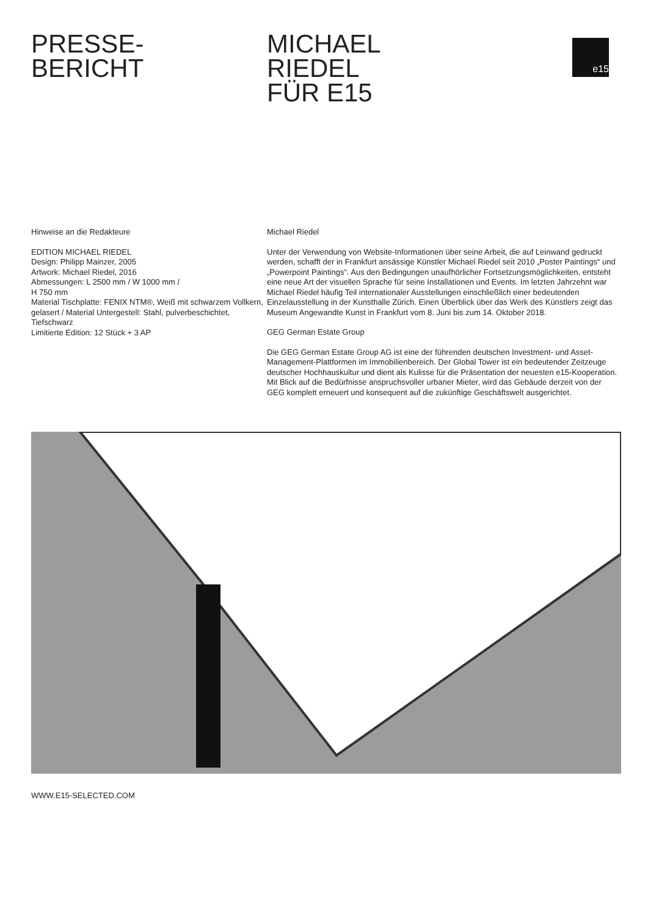PRESSE-
BERICHT
MICHAEL
RIEDEL
FÜR E15
e15
Hinweise an die Redakteure
EDITION MICHAEL RIEDEL
Design: Philipp Mainzer, 2005
Artwork: Michael Riedel, 2016
Abmessungen: L 2500 mm / W 1000 mm /
H 750 mm
Material Tischplatte: FENIX NTM®, Weiß mit schwarzem Vollkern, gelasert / Material Untergestell: Stahl, pulverbeschichtet, Tiefschwarz
Limitierte Edition: 12 Stück + 3 AP
Michael Riedel
Unter der Verwendung von Website-Informationen über seine Arbeit, die auf Leinwand gedruckt werden, schafft der in Frankfurt ansässige Künstler Michael Riedel seit 2010 „Poster Paintings“ und „Powerpoint Paintings“. Aus den Bedingungen unaufhörlicher Fortsetzungsmöglichkeiten, entsteht eine neue Art der visuellen Sprache für seine Installationen und Events. Im letzten Jahrzehnt war Michael Riedel häufig Teil internationaler Ausstellungen einschließlich einer bedeutenden Einzelausstellung in der Kunsthalle Zürich. Einen Überblick über das Werk des Künstlers zeigt das Museum Angewandte Kunst in Frankfurt vom 8. Juni bis zum 14. Oktober 2018.
GEG German Estate Group
Die GEG German Estate Group AG ist eine der führenden deutschen Investment- und Asset-Management-Plattformen im Immobilienbereich. Der Global Tower ist ein bedeutender Zeitzeuge deutscher Hochhauskultur und dient als Kulisse für die Präsentation der neuesten e15-Kooperation. Mit Blick auf die Bedürfnisse anspruchsvoller urbaner Mieter, wird das Gebäude derzeit von der GEG komplett erneuert und konsequent auf die zukünftige Geschäftswelt ausgerichtet.
WWW.E15-SELECTED.COM